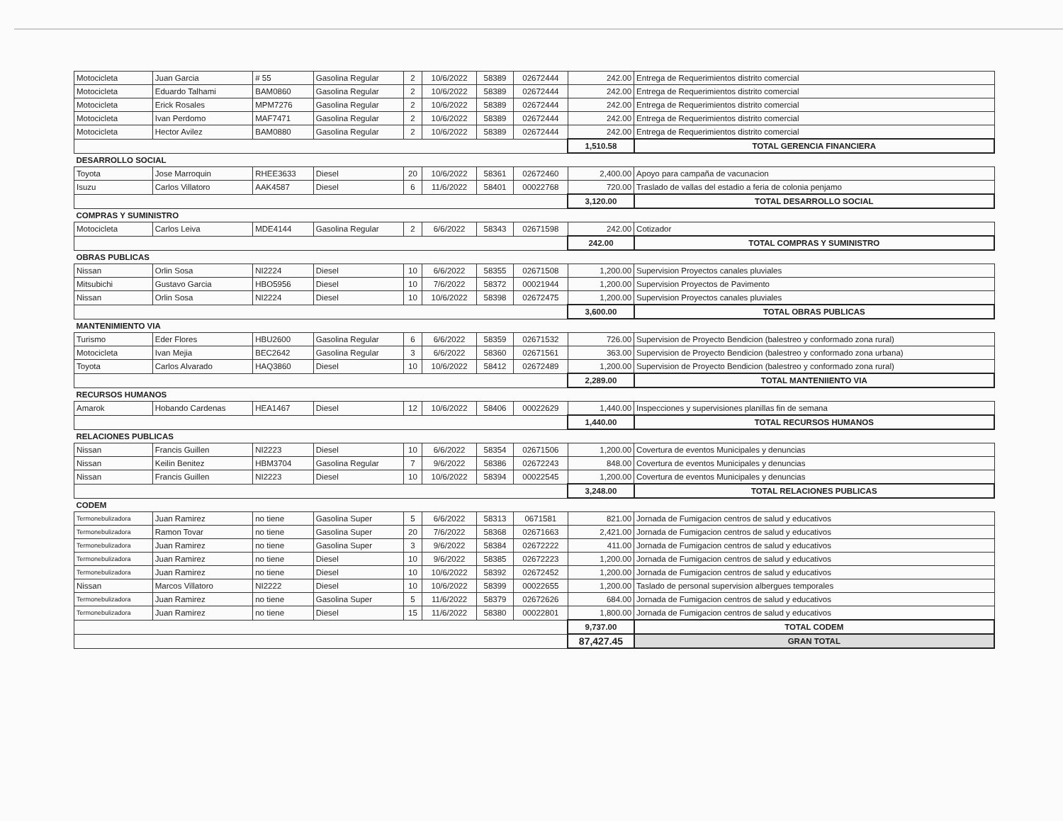| Motocicleta | Juan Garcia | # 55 | Gasolina Regular | 2 | 10/6/2022 | 58389 | 02672444 | 242.00 | Entrega de Requerimientos distrito comercial |
| Motocicleta | Eduardo Talhami | BAM0860 | Gasolina Regular | 2 | 10/6/2022 | 58389 | 02672444 | 242.00 | Entrega de Requerimientos distrito comercial |
| Motocicleta | Erick Rosales | MPM7276 | Gasolina Regular | 2 | 10/6/2022 | 58389 | 02672444 | 242.00 | Entrega de Requerimientos distrito comercial |
| Motocicleta | Ivan Perdomo | MAF7471 | Gasolina Regular | 2 | 10/6/2022 | 58389 | 02672444 | 242.00 | Entrega de Requerimientos distrito comercial |
| Motocicleta | Hector Avilez | BAM0880 | Gasolina Regular | 2 | 10/6/2022 | 58389 | 02672444 | 242.00 | Entrega de Requerimientos distrito comercial |
| | | | | | | | | 1,510.58 | TOTAL GERENCIA FINANCIERA |
| DESARROLLO SOCIAL | | | | | | | | | |
| Toyota | Jose Marroquin | RHEE3633 | Diesel | 20 | 10/6/2022 | 58361 | 02672460 | 2,400.00 | Apoyo para campaña de vacunacion |
| Isuzu | Carlos Villatoro | AAK4587 | Diesel | 6 | 11/6/2022 | 58401 | 00022768 | 720.00 | Traslado de vallas del estadio a feria de colonia penjamo |
| | | | | | | | | 3,120.00 | TOTAL DESARROLLO SOCIAL |
| COMPRAS Y SUMINISTRO | | | | | | | | | |
| Motocicleta | Carlos Leiva | MDE4144 | Gasolina Regular | 2 | 6/6/2022 | 58343 | 02671598 | 242.00 | Cotizador |
| | | | | | | | | 242.00 | TOTAL COMPRAS Y SUMINISTRO |
| OBRAS PUBLICAS | | | | | | | | | |
| Nissan | Orlin Sosa | NI2224 | Diesel | 10 | 6/6/2022 | 58355 | 02671508 | 1,200.00 | Supervision Proyectos canales pluviales |
| Mitsubichi | Gustavo Garcia | HBO5956 | Diesel | 10 | 7/6/2022 | 58372 | 00021944 | 1,200.00 | Supervision Proyectos de Pavimento |
| Nissan | Orlin Sosa | NI2224 | Diesel | 10 | 10/6/2022 | 58398 | 02672475 | 1,200.00 | Supervision Proyectos canales pluviales |
| | | | | | | | | 3,600.00 | TOTAL OBRAS PUBLICAS |
| MANTENIMIENTO VIA | | | | | | | | | |
| Turismo | Eder Flores | HBU2600 | Gasolina Regular | 6 | 6/6/2022 | 58359 | 02671532 | 726.00 | Supervision de Proyecto Bendicion (balestreo y conformado zona rural) |
| Motocicleta | Ivan Mejia | BEC2642 | Gasolina Regular | 3 | 6/6/2022 | 58360 | 02671561 | 363.00 | Supervision de Proyecto Bendicion (balestreo y conformado zona urbana) |
| Toyota | Carlos Alvarado | HAQ3860 | Diesel | 10 | 10/6/2022 | 58412 | 02672489 | 1,200.00 | Supervision de Proyecto Bendicion (balestreo y conformado zona rural) |
| | | | | | | | | 2,289.00 | TOTAL MANTENIIENTO VIA |
| RECURSOS HUMANOS | | | | | | | | | |
| Amarok | Hobando Cardenas | HEA1467 | Diesel | 12 | 10/6/2022 | 58406 | 00022629 | 1,440.00 | Inspecciones y supervisiones planillas fin de semana |
| | | | | | | | | 1,440.00 | TOTAL RECURSOS HUMANOS |
| RELACIONES PUBLICAS | | | | | | | | | |
| Nissan | Francis Guillen | NI2223 | Diesel | 10 | 6/6/2022 | 58354 | 02671506 | 1,200.00 | Covertura de eventos Municipales y denuncias |
| Nissan | Keilin Benitez | HBM3704 | Gasolina Regular | 7 | 9/6/2022 | 58386 | 02672243 | 848.00 | Covertura de eventos Municipales y denuncias |
| Nissan | Francis Guillen | NI2223 | Diesel | 10 | 10/6/2022 | 58394 | 00022545 | 1,200.00 | Covertura de eventos Municipales y denuncias |
| | | | | | | | | 3,248.00 | TOTAL RELACIONES PUBLICAS |
| CODEM | | | | | | | | | |
| Termonebulizadora | Juan Ramirez | no tiene | Gasolina Super | 5 | 6/6/2022 | 58313 | 0671581 | 821.00 | Jornada de Fumigacion centros de salud y educativos |
| Termonebulizadora | Ramon Tovar | no tiene | Gasolina Super | 20 | 7/6/2022 | 58368 | 02671663 | 2,421.00 | Jornada de Fumigacion centros de salud y educativos |
| Termonebulizadora | Juan Ramirez | no tiene | Gasolina Super | 3 | 9/6/2022 | 58384 | 02672222 | 411.00 | Jornada de Fumigacion centros de salud y educativos |
| Termonebulizadora | Juan Ramirez | no tiene | Diesel | 10 | 9/6/2022 | 58385 | 02672223 | 1,200.00 | Jornada de Fumigacion centros de salud y educativos |
| Termonebulizadora | Juan Ramirez | no tiene | Diesel | 10 | 10/6/2022 | 58392 | 02672452 | 1,200.00 | Jornada de Fumigacion centros de salud y educativos |
| Nissan | Marcos Villatoro | NI2222 | Diesel | 10 | 10/6/2022 | 58399 | 00022655 | 1,200.00 | Taslado de personal supervision albergues temporales |
| Termonebulizadora | Juan Ramirez | no tiene | Gasolina Super | 5 | 11/6/2022 | 58379 | 02672626 | 684.00 | Jornada de Fumigacion centros de salud y educativos |
| Termonebulizadora | Juan Ramirez | no tiene | Diesel | 15 | 11/6/2022 | 58380 | 00022801 | 1,800.00 | Jornada de Fumigacion centros de salud y educativos |
| | | | | | | | | 9,737.00 | TOTAL CODEM |
| | | | | | | | | 87,427.45 | GRAN TOTAL |